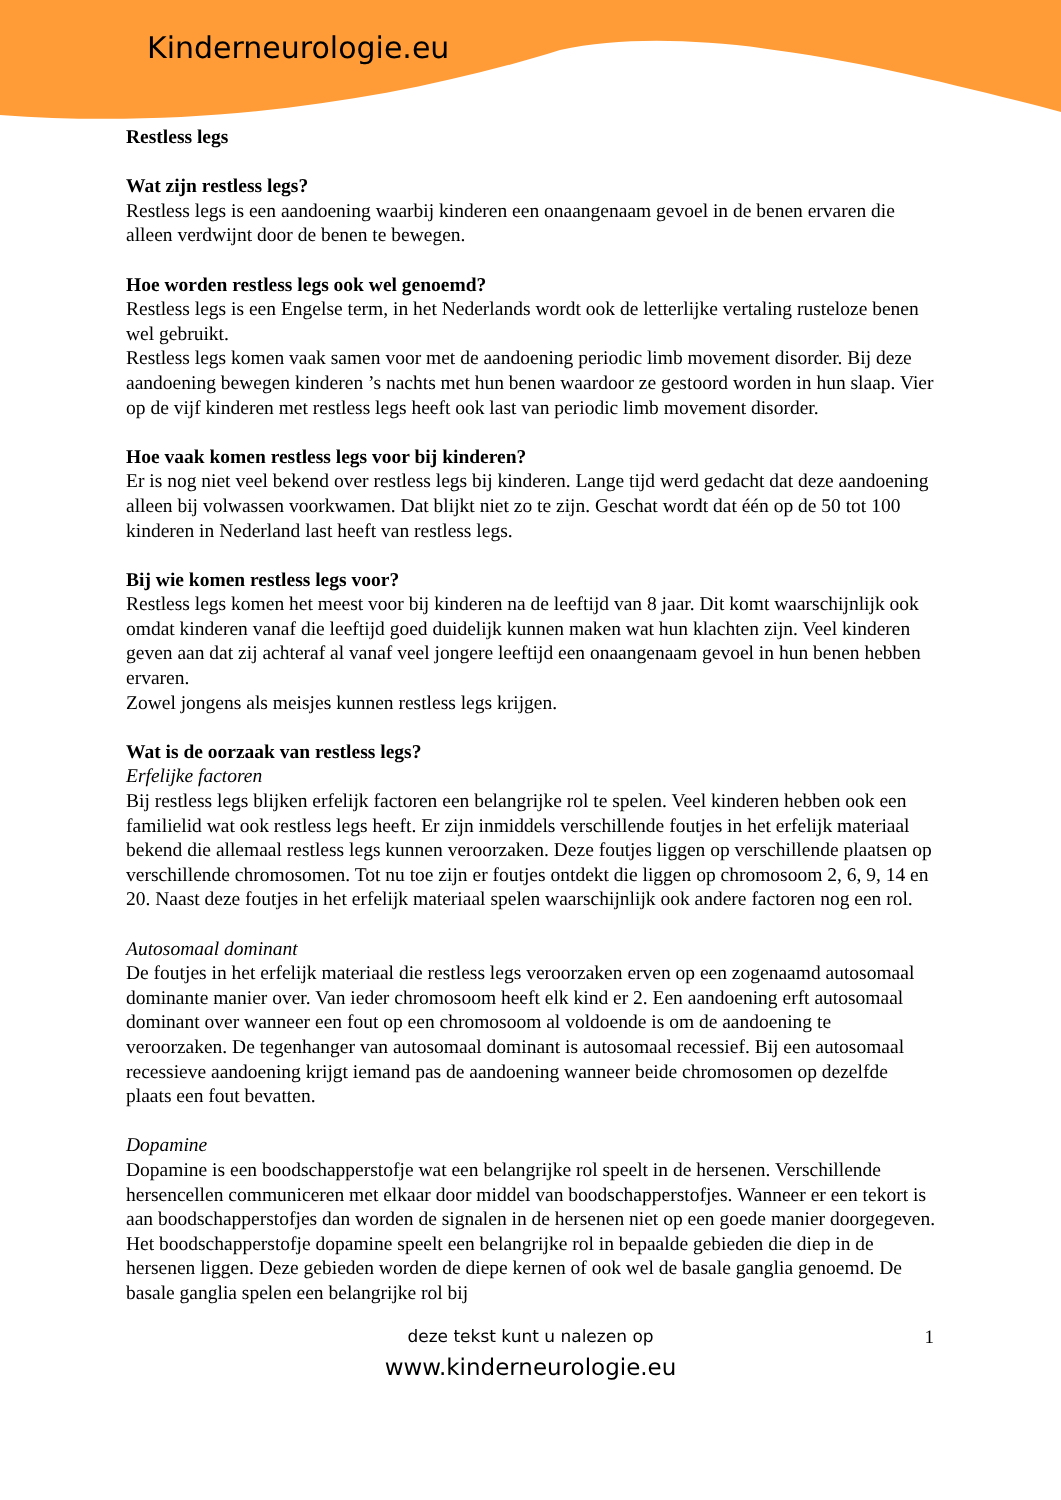Kinderneurologie.eu
Restless legs
Wat zijn restless legs?
Restless legs is een aandoening waarbij kinderen een onaangenaam gevoel in de benen ervaren die alleen verdwijnt door de benen te bewegen.
Hoe worden restless legs ook wel genoemd?
Restless legs is een Engelse term, in het Nederlands wordt ook de letterlijke vertaling rusteloze benen wel gebruikt.
Restless legs komen vaak samen voor met de aandoening periodic limb movement disorder. Bij deze aandoening bewegen kinderen ’s nachts met hun benen waardoor ze gestoord worden in hun slaap. Vier op de vijf kinderen met restless legs heeft ook last van periodic limb movement disorder.
Hoe vaak komen restless legs voor bij kinderen?
Er is nog niet veel bekend over restless legs bij kinderen. Lange tijd werd gedacht dat deze aandoening alleen bij volwassen voorkwamen. Dat blijkt niet zo te zijn. Geschat wordt dat één op de 50 tot 100 kinderen in Nederland last heeft van restless legs.
Bij wie komen restless legs voor?
Restless legs komen het meest voor bij kinderen na de leeftijd van 8 jaar. Dit komt waarschijnlijk ook omdat kinderen vanaf die leeftijd goed duidelijk kunnen maken wat hun klachten zijn. Veel kinderen geven aan dat zij achteraf al vanaf veel jongere leeftijd een onaangenaam gevoel in hun benen hebben ervaren.
Zowel jongens als meisjes kunnen restless legs krijgen.
Wat is de oorzaak van restless legs?
Erfelijke factoren
Bij restless legs blijken erfelijk factoren een belangrijke rol te spelen. Veel kinderen hebben ook een familielid wat ook restless legs heeft. Er zijn inmiddels verschillende foutjes in het erfelijk materiaal bekend die allemaal restless legs kunnen veroorzaken. Deze foutjes liggen op verschillende plaatsen op verschillende chromosomen. Tot nu toe zijn er foutjes ontdekt die liggen op chromosoom 2, 6, 9, 14 en 20. Naast deze foutjes in het erfelijk materiaal spelen waarschijnlijk ook andere factoren nog een rol.
Autosomaal dominant
De foutjes in het erfelijk materiaal die restless legs veroorzaken erven op een zogenaamd autosomaal dominante manier over. Van ieder chromosoom heeft elk kind er 2. Een aandoening erft autosomaal dominant over wanneer een fout op een chromosoom al voldoende is om de aandoening te veroorzaken. De tegenhanger van autosomaal dominant is autosomaal recessief. Bij een autosomaal recessieve aandoening krijgt iemand pas de aandoening wanneer beide chromosomen op dezelfde plaats een fout bevatten.
Dopamine
Dopamine is een boodschapperstofje wat een belangrijke rol speelt in de hersenen. Verschillende hersencellen communiceren met elkaar door middel van boodschapperstofjes. Wanneer er een tekort is aan boodschapperstofjes dan worden de signalen in de hersenen niet op een goede manier doorgegeven. Het boodschapperstofje dopamine speelt een belangrijke rol in bepaalde gebieden die diep in de hersenen liggen. Deze gebieden worden de diepe kernen of ook wel de basale ganglia genoemd. De basale ganglia spelen een belangrijke rol bij
deze tekst kunt u nalezen op
1
www.kinderneurologie.eu